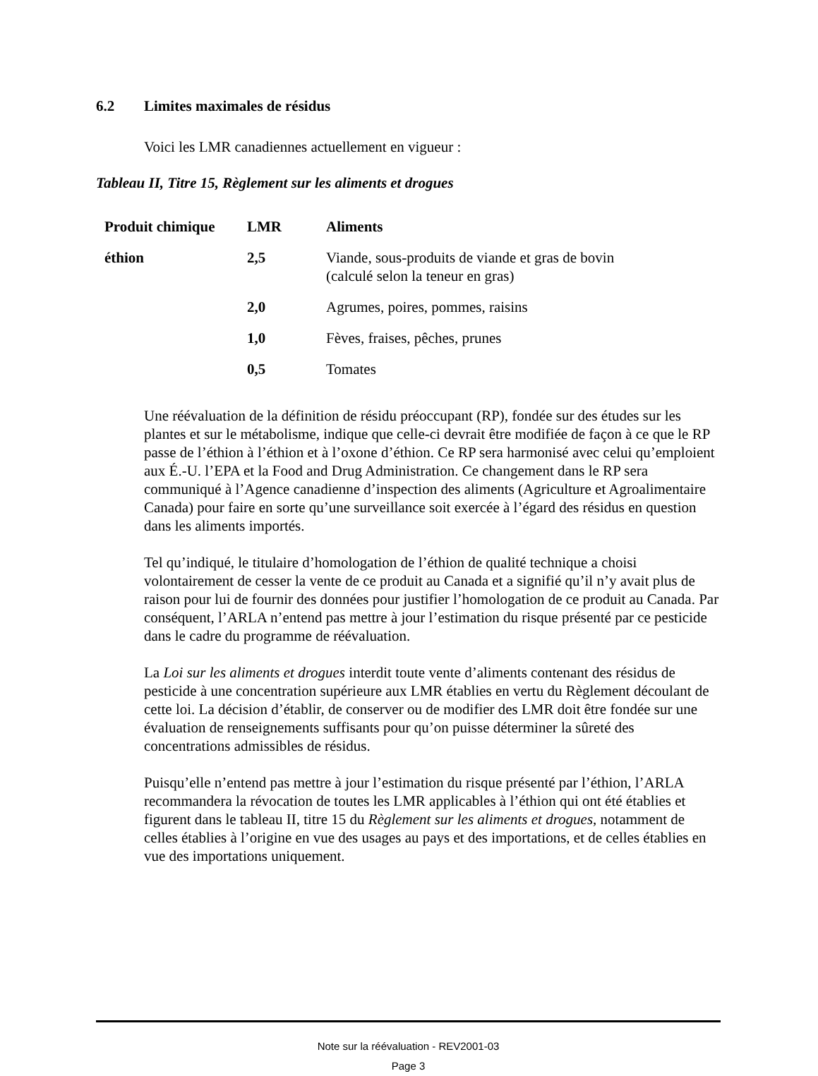6.2 Limites maximales de résidus
Voici les LMR canadiennes actuellement en vigueur :
Tableau II, Titre 15, Règlement sur les aliments et drogues
| Produit chimique | LMR | Aliments |
| --- | --- | --- |
| éthion | 2,5 | Viande, sous-produits de viande et gras de bovin (calculé selon la teneur en gras) |
| | 2,0 | Agrumes, poires, pommes, raisins |
| | 1,0 | Fèves, fraises, pêches, prunes |
| | 0,5 | Tomates |
Une réévaluation de la définition de résidu préoccupant (RP), fondée sur des études sur les plantes et sur le métabolisme, indique que celle-ci devrait être modifiée de façon à ce que le RP passe de l’éthion à l’éthion et à l’oxone d’éthion. Ce RP sera harmonisé avec celui qu’emploient aux É.-U. l’EPA et la Food and Drug Administration. Ce changement dans le RP sera communiqué à l’Agence canadienne d’inspection des aliments (Agriculture et Agroalimentaire Canada) pour faire en sorte qu’une surveillance soit exercée à l’égard des résidus en question dans les aliments importés.
Tel qu’indiqué, le titulaire d’homologation de l’éthion de qualité technique a choisi volontairement de cesser la vente de ce produit au Canada et a signifié qu’il n’y avait plus de raison pour lui de fournir des données pour justifier l’homologation de ce produit au Canada. Par conséquent, l’ARLA n’entend pas mettre à jour l’estimation du risque présenté par ce pesticide dans le cadre du programme de réévaluation.
La Loi sur les aliments et drogues interdit toute vente d’aliments contenant des résidus de pesticide à une concentration supérieure aux LMR établies en vertu du Règlement découlant de cette loi. La décision d’établir, de conserver ou de modifier des LMR doit être fondée sur une évaluation de renseignements suffisants pour qu’on puisse déterminer la sûreté des concentrations admissibles de résidus.
Puisqu’elle n’entend pas mettre à jour l’estimation du risque présenté par l’éthion, l’ARLA recommandera la révocation de toutes les LMR applicables à l’éthion qui ont été établies et figurent dans le tableau II, titre 15 du Règlement sur les aliments et drogues, notamment de celles établies à l’origine en vue des usages au pays et des importations, et de celles établies en vue des importations uniquement.
Note sur la réévaluation - REV2001-03
Page 3